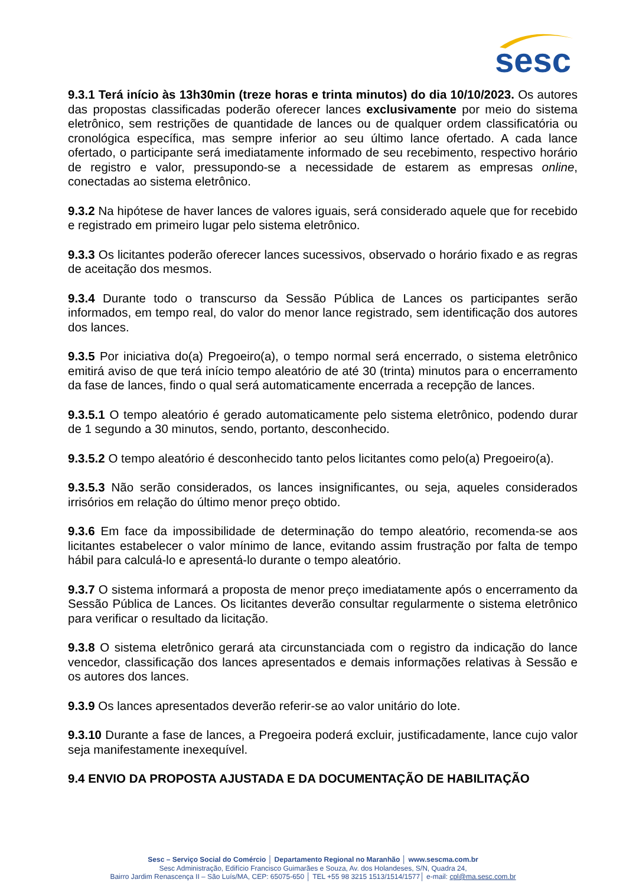sesc
9.3.1 Terá início às 13h30min (treze horas e trinta minutos) do dia 10/10/2023. Os autores das propostas classificadas poderão oferecer lances exclusivamente por meio do sistema eletrônico, sem restrições de quantidade de lances ou de qualquer ordem classificatória ou cronológica específica, mas sempre inferior ao seu último lance ofertado. A cada lance ofertado, o participante será imediatamente informado de seu recebimento, respectivo horário de registro e valor, pressupondo-se a necessidade de estarem as empresas online, conectadas ao sistema eletrônico.
9.3.2 Na hipótese de haver lances de valores iguais, será considerado aquele que for recebido e registrado em primeiro lugar pelo sistema eletrônico.
9.3.3 Os licitantes poderão oferecer lances sucessivos, observado o horário fixado e as regras de aceitação dos mesmos.
9.3.4 Durante todo o transcurso da Sessão Pública de Lances os participantes serão informados, em tempo real, do valor do menor lance registrado, sem identificação dos autores dos lances.
9.3.5 Por iniciativa do(a) Pregoeiro(a), o tempo normal será encerrado, o sistema eletrônico emitirá aviso de que terá início tempo aleatório de até 30 (trinta) minutos para o encerramento da fase de lances, findo o qual será automaticamente encerrada a recepção de lances.
9.3.5.1 O tempo aleatório é gerado automaticamente pelo sistema eletrônico, podendo durar de 1 segundo a 30 minutos, sendo, portanto, desconhecido.
9.3.5.2 O tempo aleatório é desconhecido tanto pelos licitantes como pelo(a) Pregoeiro(a).
9.3.5.3 Não serão considerados, os lances insignificantes, ou seja, aqueles considerados irrisórios em relação do último menor preço obtido.
9.3.6 Em face da impossibilidade de determinação do tempo aleatório, recomenda-se aos licitantes estabelecer o valor mínimo de lance, evitando assim frustração por falta de tempo hábil para calculá-lo e apresentá-lo durante o tempo aleatório.
9.3.7 O sistema informará a proposta de menor preço imediatamente após o encerramento da Sessão Pública de Lances. Os licitantes deverão consultar regularmente o sistema eletrônico para verificar o resultado da licitação.
9.3.8 O sistema eletrônico gerará ata circunstanciada com o registro da indicação do lance vencedor, classificação dos lances apresentados e demais informações relativas à Sessão e os autores dos lances.
9.3.9 Os lances apresentados deverão referir-se ao valor unitário do lote.
9.3.10 Durante a fase de lances, a Pregoeira poderá excluir, justificadamente, lance cujo valor seja manifestamente inexequível.
9.4 ENVIO DA PROPOSTA AJUSTADA E DA DOCUMENTAÇÃO DE HABILITAÇÃO
Sesc – Serviço Social do Comércio │ Departamento Regional no Maranhão │ www.sescma.com.br
Sesc Administração, Edifício Francisco Guimarães e Souza, Av. dos Holandeses, S/N, Quadra 24,
Bairro Jardim Renascença II – São Luís/MA, CEP: 65075-650 │ TEL +55 98 3215 1513/1514/1577│ e-mail: cpl@ma.sesc.com.br